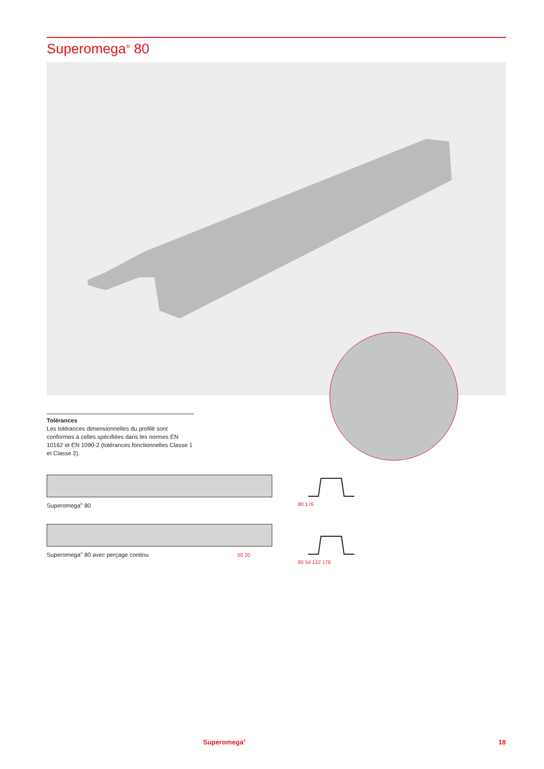Superomega<sup>®</sup> 80
Tolérances
Les tolérances dimensionnelles du profilé sont conformes à celles spécifiées dans les normes EN 10162 et EN 1090-2 (tolérances fonctionnelles Classe 1 et Classe 2).
Superomega<sup>®</sup> 80
Superomega<sup>®</sup> 80 avec perçage continu 50 20
80 176
80 54 132 176
Superomega<sup>®</sup> 18